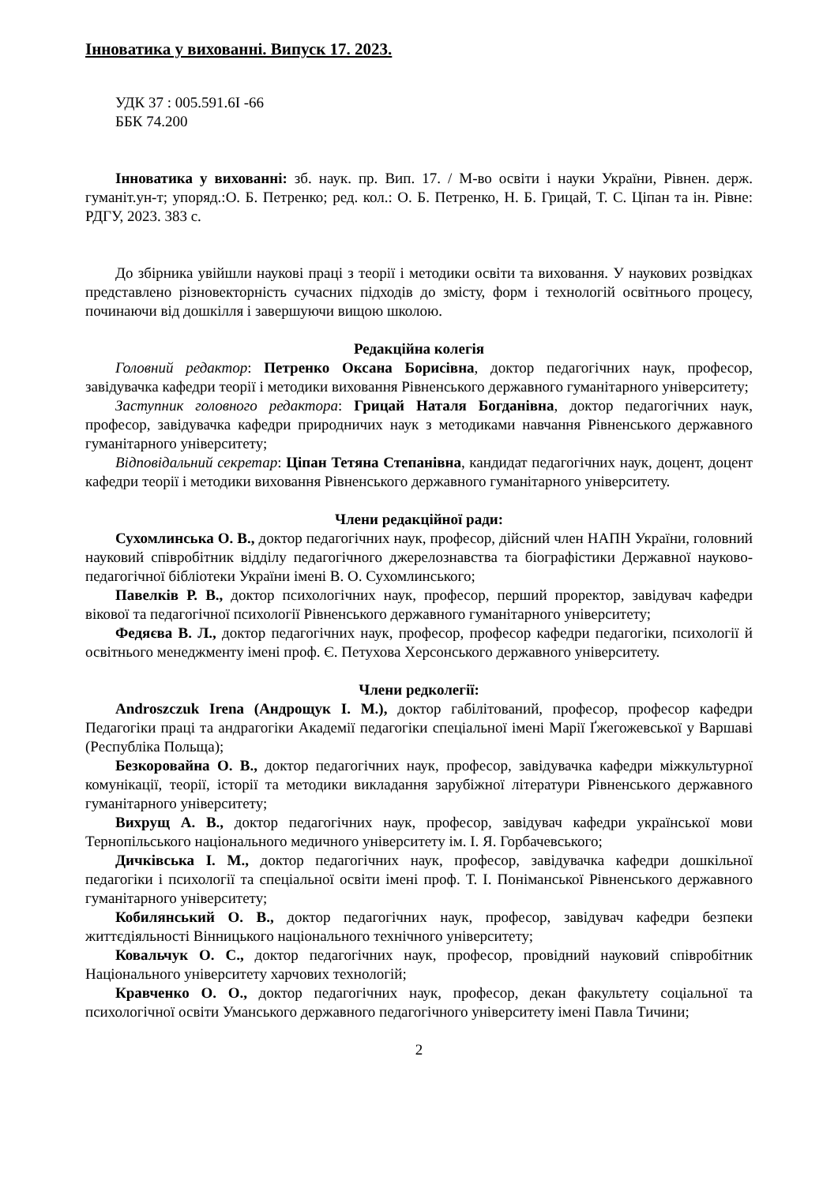Інноватика у вихованні. Випуск 17. 2023.
УДК 37 : 005.591.6І -66
ББК 74.200
Інноватика у вихованні: зб. наук. пр. Вип. 17. / М-во освіти і науки України, Рівнен. держ. гуманіт.ун-т; упоряд.:О. Б. Петренко; ред. кол.: О. Б. Петренко, Н. Б. Грицай, Т. С. Ціпан та ін. Рівне: РДГУ, 2023. 383 с.
До збірника увійшли наукові праці з теорії і методики освіти та виховання. У наукових розвідках представлено різновекторність сучасних підходів до змісту, форм і технологій освітнього процесу, починаючи від дошкілля і завершуючи вищою школою.
Редакційна колегія
Головний редактор: Петренко Оксана Борисівна, доктор педагогічних наук, професор, завідувачка кафедри теорії і методики виховання Рівненського державного гуманітарного університету;
Заступник головного редактора: Грицай Наталя Богданівна, доктор педагогічних наук, професор, завідувачка кафедри природничих наук з методиками навчання Рівненського державного гуманітарного університету;
Відповідальний секретар: Ціпан Тетяна Степанівна, кандидат педагогічних наук, доцент, доцент кафедри теорії і методики виховання Рівненського державного гуманітарного університету.
Члени редакційної ради:
Сухомлинська О. В., доктор педагогічних наук, професор, дійсний член НАПН України, головний науковий співробітник відділу педагогічного джерелознавства та біографістики Державної науково-педагогічної бібліотеки України імені В. О. Сухомлинського;
Павелків Р. В., доктор психологічних наук, професор, перший проректор, завідувач кафедри вікової та педагогічної психології Рівненського державного гуманітарного університету;
Федяєва В. Л., доктор педагогічних наук, професор, професор кафедри педагогіки, психології й освітнього менеджменту імені проф. Є. Петухова Херсонського державного університету.
Члени редколегії:
Androszczuk Irena (Андрощук І. М.), доктор габілітований, професор, професор кафедри Педагогіки праці та андрагогіки Академії педагогіки спеціальної імені Марії Ґжегожевської у Варшаві (Республіка Польща);
Безкоровайна О. В., доктор педагогічних наук, професор, завідувачка кафедри міжкультурної комунікації, теорії, історії та методики викладання зарубіжної літератури Рівненського державного гуманітарного університету;
Вихрущ А. В., доктор педагогічних наук, професор, завідувач кафедри української мови Тернопільського національного медичного університету ім. І. Я. Горбачевського;
Дичківська І. М., доктор педагогічних наук, професор, завідувачка кафедри дошкільної педагогіки і психології та спеціальної освіти імені проф. Т. І. Поніманської Рівненського державного гуманітарного університету;
Кобилянський О. В., доктор педагогічних наук, професор, завідувач кафедри безпеки життєдіяльності Вінницького національного технічного університету;
Ковальчук О. С., доктор педагогічних наук, професор, провідний науковий співробітник Національного університету харчових технологій;
Кравченко О. О., доктор педагогічних наук, професор, декан факультету соціальної та психологічної освіти Уманського державного педагогічного університету імені Павла Тичини;
2